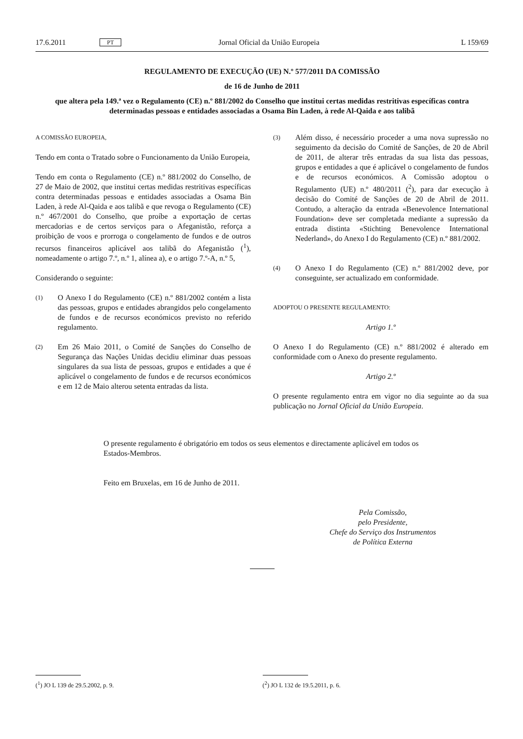17.6.2011 PT Jornal Oficial da União Europeia L 159/69
REGULAMENTO DE EXECUÇÃO (UE) N.º 577/2011 DA COMISSÃO
de 16 de Junho de 2011
que altera pela 149.ª vez o Regulamento (CE) n.º 881/2002 do Conselho que institui certas medidas restritivas específicas contra determinadas pessoas e entidades associadas a Osama Bin Laden, à rede Al-Qaida e aos talibã
A COMISSÃO EUROPEIA,
Tendo em conta o Tratado sobre o Funcionamento da União Europeia,
Tendo em conta o Regulamento (CE) n.º 881/2002 do Conselho, de 27 de Maio de 2002, que institui certas medidas restritivas específicas contra determinadas pessoas e entidades associadas a Osama Bin Laden, à rede Al-Qaida e aos talibã e que revoga o Regulamento (CE) n.º 467/2001 do Conselho, que proíbe a exportação de certas mercadorias e de certos serviços para o Afeganistão, reforça a proibição de voos e prorroga o congelamento de fundos e de outros recursos financeiros aplicável aos talibã do Afeganistão (<sup>1</sup>), nomeadamente o artigo 7.º, n.º 1, alínea a), e o artigo 7.º-A, n.º 5,
Considerando o seguinte:
(1) O Anexo I do Regulamento (CE) n.º 881/2002 contém a lista das pessoas, grupos e entidades abrangidos pelo congelamento de fundos e de recursos económicos previsto no referido regulamento.
(2) Em 26 Maio 2011, o Comité de Sanções do Conselho de Segurança das Nações Unidas decidiu eliminar duas pessoas singulares da sua lista de pessoas, grupos e entidades a que é aplicável o congelamento de fundos e de recursos económicos e em 12 de Maio alterou setenta entradas da lista.
(3) Além disso, é necessário proceder a uma nova supressão no seguimento da decisão do Comité de Sanções, de 20 de Abril de 2011, de alterar três entradas da sua lista das pessoas, grupos e entidades a que é aplicável o congelamento de fundos e de recursos económicos. A Comissão adoptou o Regulamento (UE) n.º 480/2011 (<sup>2</sup>), para dar execução à decisão do Comité de Sanções de 20 de Abril de 2011. Contudo, a alteração da entrada «Benevolence International Foundation» deve ser completada mediante a supressão da entrada distinta «Stichting Benevolence International Nederland», do Anexo I do Regulamento (CE) n.º 881/2002.
(4) O Anexo I do Regulamento (CE) n.º 881/2002 deve, por conseguinte, ser actualizado em conformidade.
ADOPTOU O PRESENTE REGULAMENTO:
Artigo 1.º
O Anexo I do Regulamento (CE) n.º 881/2002 é alterado em conformidade com o Anexo do presente regulamento.
Artigo 2.º
O presente regulamento entra em vigor no dia seguinte ao da sua publicação no Jornal Oficial da União Europeia.
O presente regulamento é obrigatório em todos os seus elementos e directamente aplicável em todos os Estados-Membros.
Feito em Bruxelas, em 16 de Junho de 2011.
Pela Comissão,
pelo Presidente,
Chefe do Serviço dos Instrumentos
de Política Externa
(<sup>1</sup>) JO L 139 de 29.5.2002, p. 9. (<sup>2</sup>) JO L 132 de 19.5.2011, p. 6.